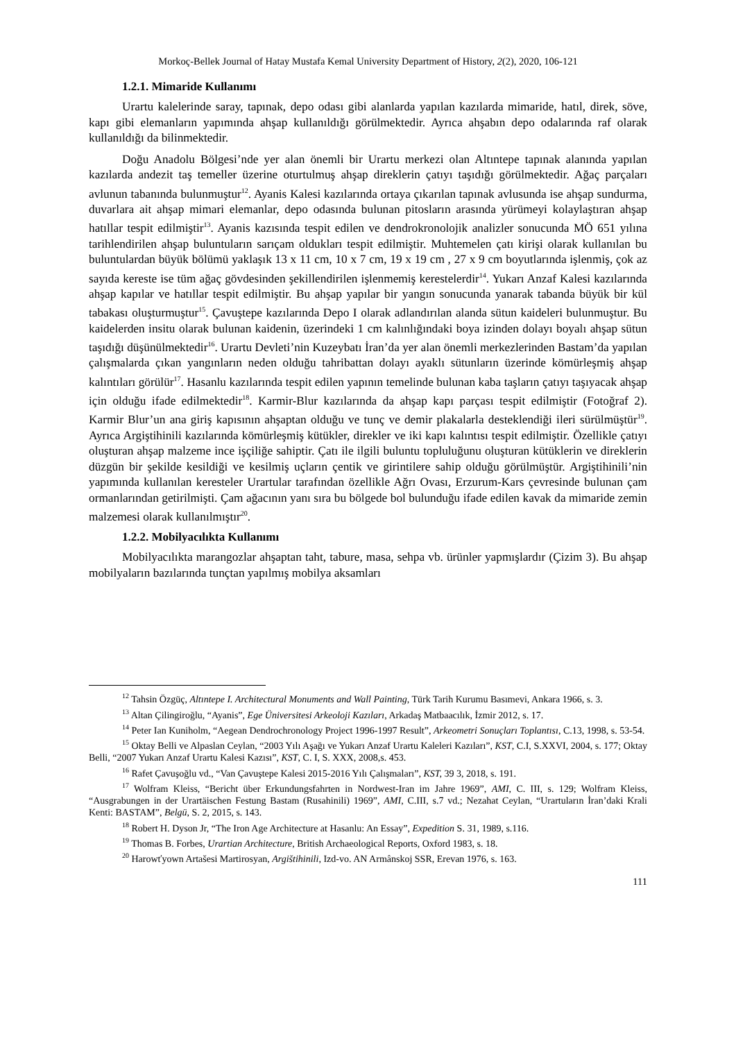Morkoç-Bellek Journal of Hatay Mustafa Kemal University Department of History, 2(2), 2020, 106-121
1.2.1. Mimaride Kullanımı
Urartu kalelerinde saray, tapınak, depo odası gibi alanlarda yapılan kazılarda mimaride, hatıl, direk, söve, kapı gibi elemanların yapımında ahşap kullanıldığı görülmektedir. Ayrıca ahşabın depo odalarında raf olarak kullanıldığı da bilinmektedir.
Doğu Anadolu Bölgesi’nde yer alan önemli bir Urartu merkezi olan Altıntepe tapınak alanında yapılan kazılarda andezit taş temeller üzerine oturtulmuş ahşap direklerin çatıyı taşıdığı görülmektedir. Ağaç parçaları avlunun tabanında bulunmuştur<sup>12</sup>. Ayanis Kalesi kazılarında ortaya çıkarılan tapınak avlusunda ise ahşap sundurma, duvarlara ait ahşap mimari elemanlar, depo odasında bulunan pitosların arasında yürümeyi kolaylaştıran ahşap hatıllar tespit edilmiştir<sup>13</sup>. Ayanis kazısında tespit edilen ve dendrokronolojik analizler sonucunda MÖ 651 yılına tarihlendirilen ahşap buluntuların sarıçam oldukları tespit edilmiştir. Muhtemelen çatı kirişi olarak kullanılan bu buluntulardan büyük bölümü yaklaşık 13 x 11 cm, 10 x 7 cm, 19 x 19 cm , 27 x 9 cm boyutlarında işlenmiş, çok az sayıda kereste ise tüm ağaç gövdesinden şekillendirilen işlenmemiş kerestelerdir<sup>14</sup>. Yukarı Anzaf Kalesi kazılarında ahşap kapılar ve hatıllar tespit edilmiştir. Bu ahşap yapılar bir yangın sonucunda yanarak tabanda büyük bir kül tabakası oluşturmuştur<sup>15</sup>. Çavuştepe kazılarında Depo I olarak adlandırılan alanda sütun kaideleri bulunmuştur. Bu kaidelerden insitu olarak bulunan kaidenin, üzerindeki 1 cm kalınlığındaki boya izinden dolayı boyalı ahşap sütun taşıdığı düşünülmektedir<sup>16</sup>. Urartu Devleti’nin Kuzeybatı İran’da yer alan önemli merkezlerinden Bastam’da yapılan çalışmalarda çıkan yangınların neden olduğu tahribattan dolayı ayaklı sütunların üzerinde kömürleşmiş ahşap kalıntıları görülür<sup>17</sup>. Hasanlu kazılarında tespit edilen yapının temelinde bulunan kaba taşların çatıyı taşıyacak ahşap için olduğu ifade edilmektedir<sup>18</sup>. Karmir-Blur kazılarında da ahşap kapı parçası tespit edilmiştir (Fotoğraf 2). Karmir Blur’un ana giriş kapısının ahşaptan olduğu ve tunç ve demir plakalarla desteklendiği ileri sürülmüştür<sup>19</sup>. Ayrıca Argiştihinili kazılarında kömürleşmiş kütükler, direkler ve iki kapı kalıntısı tespit edilmiştir. Özellikle çatıyı oluşturan ahşap malzeme ince işçiliğe sahiptir. Çatı ile ilgili buluntu topluluğunu oluşturan kütüklerin ve direklerin düzgün bir şekilde kesildiği ve kesilmiş uçların çentik ve girintilere sahip olduğu görülmüştür. Argiştihinili’nin yapımında kullanılan keresteler Urartular tarafından özellikle Ağrı Ovası, Erzurum-Kars çevresinde bulunan çam ormanlarından getirilmişti. Çam ağacının yanı sıra bu bölgede bol bulunduğu ifade edilen kavak da mimaride zemin malzemesi olarak kullanılmıştır<sup>20</sup>.
1.2.2. Mobilyacılıkta Kullanımı
Mobilyacılıkta marangozlar ahşaptan taht, tabure, masa, sehpa vb. ürünler yapmışlardır (Çizim 3). Bu ahşap mobilyaların bazılarında tunçtan yapılmış mobilya aksamları
<sup>12</sup> Tahsin Özgüç, Altıntepe I. Architectural Monuments and Wall Painting, Türk Tarih Kurumu Basımevi, Ankara 1966, s. 3.
<sup>13</sup> Altan Çilingiroğlu, “Ayanis”, Ege Üniversitesi Arkeoloji Kazıları, Arkadaş Matbaacılık, İzmir 2012, s. 17.
<sup>14</sup> Peter Ian Kuniholm, “Aegean Dendrochronology Project 1996-1997 Result”, Arkeometri Sonuçları Toplantısı, C.13, 1998, s. 53-54.
<sup>15</sup> Oktay Belli ve Alpaslan Ceylan, “2003 Yılı Aşağı ve Yukarı Anzaf Urartu Kaleleri Kazıları”, KST, C.I, S.XXVI, 2004, s. 177; Oktay Belli, “2007 Yukarı Anzaf Urartu Kalesi Kazısı”, KST, C. I, S. XXX, 2008,s. 453.
<sup>16</sup> Rafet Çavuşoğlu vd., “Van Çavuştepe Kalesi 2015-2016 Yılı Çalışmaları”, KST, 39 3, 2018, s. 191.
<sup>17</sup> Wolfram Kleiss, “Bericht über Erkundungsfahrten in Nordwest-Iran im Jahre 1969”, AMI, C. III, s. 129; Wolfram Kleiss, “Ausgrabungen in der Urartäischen Festung Bastam (Rusahinili) 1969”, AMI, C.III, s.7 vd.; Nezahat Ceylan, “Urartuların İran’daki Krali Kenti: BASTAM”, Belgü, S. 2, 2015, s. 143.
<sup>18</sup> Robert H. Dyson Jr, “The Iron Age Architecture at Hasanlu: An Essay”, Expedition S. 31, 1989, s.116.
<sup>19</sup> Thomas B. Forbes, Urartian Architecture, British Archaeological Reports, Oxford 1983, s. 18.
<sup>20</sup> Harowťyown Artašesi Martirosyan, Argištihinili, Izd-vo. AN Armânskoj SSR, Erevan 1976, s. 163.
111